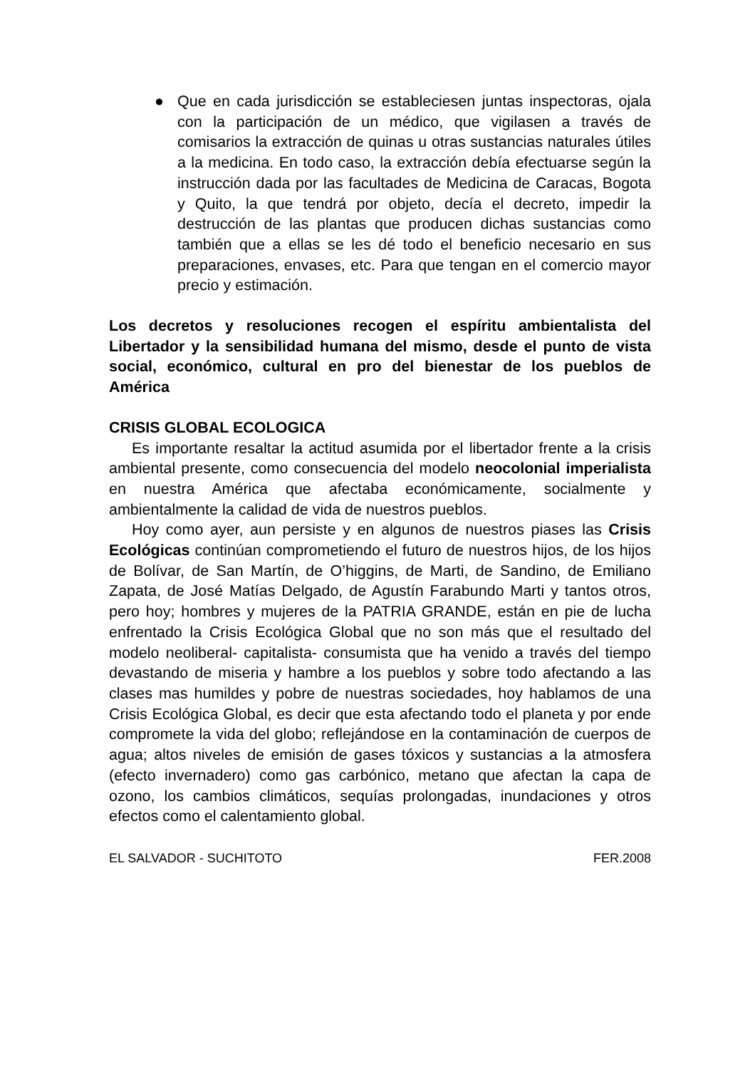●
Que en cada jurisdicción se estableciesen juntas inspectoras, ojala con la participación de un médico, que vigilasen a través de comisarios la extracción de quinas u otras sustancias naturales útiles a la medicina. En todo caso, la extracción debía efectuarse según la instrucción dada por las facultades de Medicina de Caracas, Bogota y Quito, la que tendrá por objeto, decía el decreto, impedir la destrucción de las plantas que producen dichas sustancias como también que a ellas se les dé todo el beneficio necesario en sus preparaciones, envases, etc. Para que tengan en el comercio mayor precio y estimación.
Los decretos y resoluciones recogen el espíritu ambientalista del Libertador y la sensibilidad humana del mismo, desde el punto de vista social, económico, cultural en pro del bienestar de los pueblos de América
CRISIS GLOBAL ECOLOGICA
Es importante resaltar la actitud asumida por el libertador frente a la crisis ambiental presente, como consecuencia del modelo neocolonial imperialista en nuestra América que afectaba económicamente, socialmente y ambientalmente la calidad de vida de nuestros pueblos.
Hoy como ayer, aun persiste y en algunos de nuestros piases las Crisis Ecológicas continúan comprometiendo el futuro de nuestros hijos, de los hijos de Bolívar, de San Martín, de O’higgins, de Marti, de Sandino, de Emiliano Zapata, de José Matías Delgado, de Agustín Farabundo Marti y tantos otros, pero hoy; hombres y mujeres de la PATRIA GRANDE, están en pie de lucha enfrentado la Crisis Ecológica Global que no son más que el resultado del modelo neoliberal- capitalista- consumista que ha venido a través del tiempo devastando de miseria y hambre a los pueblos y sobre todo afectando a las clases mas humildes y pobre de nuestras sociedades, hoy hablamos de una Crisis Ecológica Global, es decir que esta afectando todo el planeta y por ende compromete la vida del globo; reflejándose en la contaminación de cuerpos de agua; altos niveles de emisión de gases tóxicos y sustancias a la atmosfera (efecto invernadero) como gas carbónico, metano que afectan la capa de ozono, los cambios climáticos, sequías prolongadas, inundaciones y otros efectos como el calentamiento global.
EL SALVADOR - SUCHITOTO FER.2008